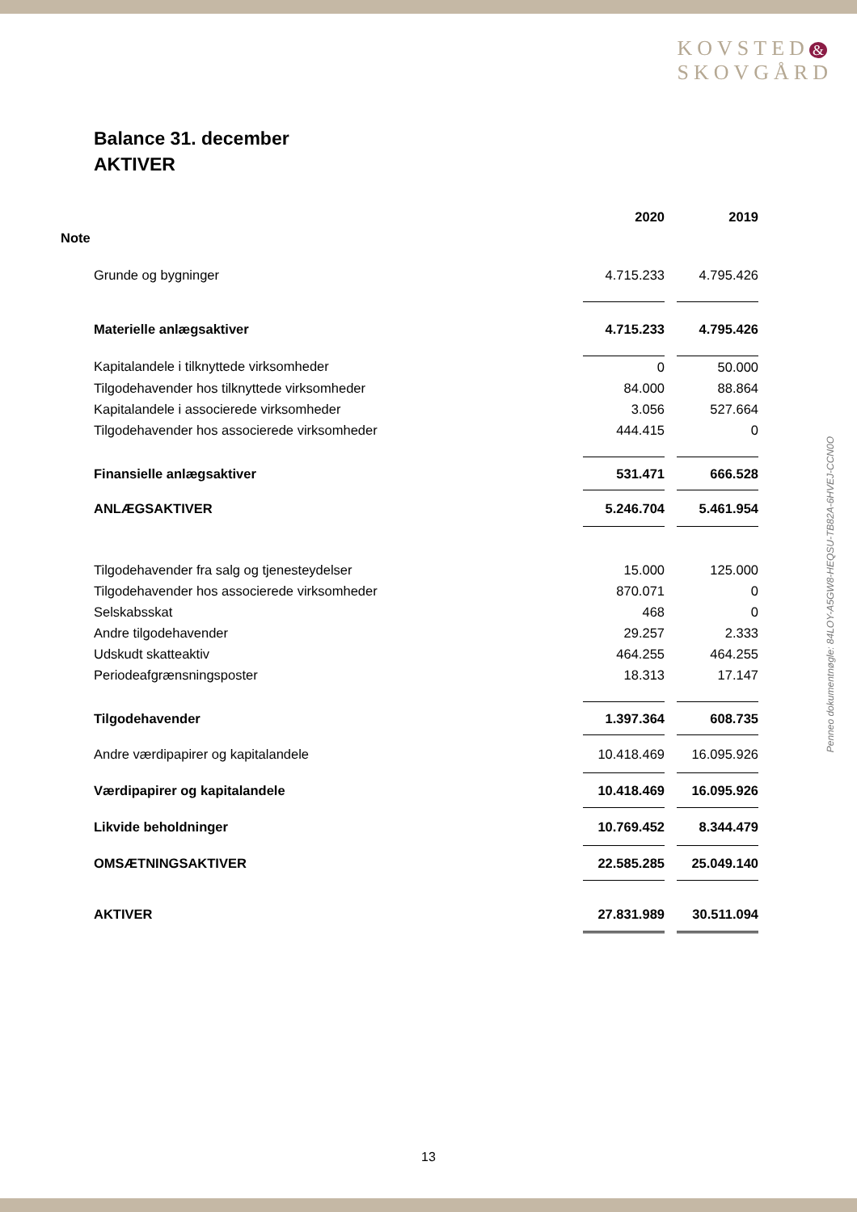KOVSTED &
SKOVGÅRD
Balance 31. december
AKTIVER
| | 2020 | | 2019 |
| --- | --- | --- | --- |
| Note | | | |
| Grunde og bygninger | 4.715.233 | | 4.795.426 |
| Materielle anlægsaktiver | 4.715.233 | | 4.795.426 |
| Kapitalandele i tilknyttede virksomheder | 0 | | 50.000 |
| Tilgodehavender hos tilknyttede virksomheder | 84.000 | | 88.864 |
| Kapitalandele i associerede virksomheder | 3.056 | | 527.664 |
| Tilgodehavender hos associerede virksomheder | 444.415 | | 0 |
| Finansielle anlægsaktiver | 531.471 | | 666.528 |
| ANLÆGSAKTIVER | 5.246.704 | | 5.461.954 |
| Tilgodehavender fra salg og tjenesteydelser | 15.000 | | 125.000 |
| Tilgodehavender hos associerede virksomheder | 870.071 | | 0 |
| Selskabsskat | 468 | | 0 |
| Andre tilgodehavender | 29.257 | | 2.333 |
| Udskudt skatteaktiv | 464.255 | | 464.255 |
| Periodeafgrænsningsposter | 18.313 | | 17.147 |
| Tilgodehavender | 1.397.364 | | 608.735 |
| Andre værdipapirer og kapitalandele | 10.418.469 | | 16.095.926 |
| Værdipapirer og kapitalandele | 10.418.469 | | 16.095.926 |
| Likvide beholdninger | 10.769.452 | | 8.344.479 |
| OMSÆTNINGSAKTIVER | 22.585.285 | | 25.049.140 |
| AKTIVER | 27.831.989 | | 30.511.094 |
Penneo dokumentnøgle: 84LOY-A5GW8-HEQSU-TB82A-6HVEJ-CCN0O
13